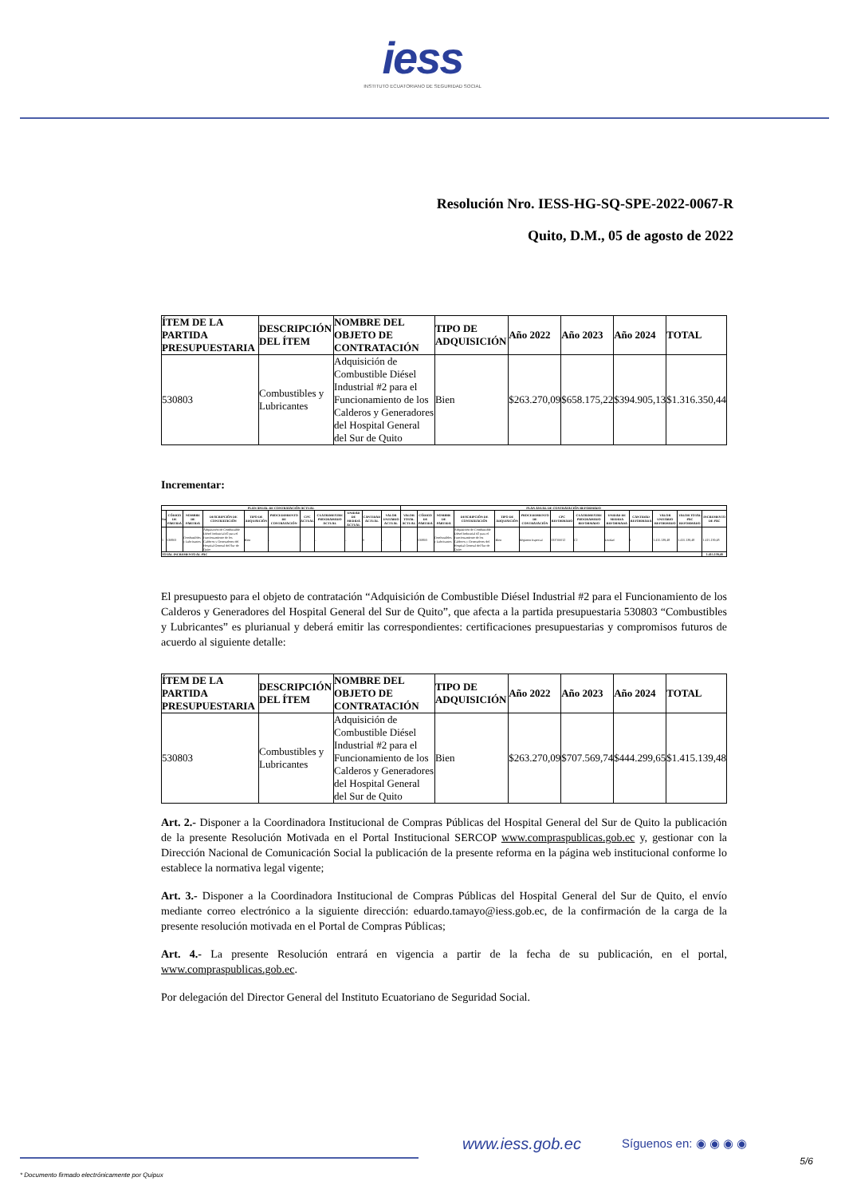iess
INSTITUTO ECUATORIANO DE SEGURIDAD SOCIAL
Resolución Nro. IESS-HG-SQ-SPE-2022-0067-R
Quito, D.M., 05 de agosto de 2022
| ÍTEM DE LA PARTIDA PRESUPUESTARIA | DESCRIPCIÓN DEL ÍTEM | NOMBRE DEL OBJETO DE CONTRATACIÓN | TIPO DE ADQUISICIÓN | Año 2022 | Año 2023 | Año 2024 | TOTAL |
| --- | --- | --- | --- | --- | --- | --- | --- |
| 530803 | Combustibles y Lubricantes | Adquisición de Combustible Diésel Industrial #2 para el Funcionamiento de los Calderos y Generadores del Hospital General del Sur de Quito | Bien | $263.270,09 | $658.175,22 | $394.905,13 | $1.316.350,44 |
Incrementar:
| PLAN ANUAL DE CONTRATACIÓN ACTUAL | | | | | | | | | | | PLAN ANUAL DE CONTRATACIÓN REFORMADO | | | | | | | | | | | | |
| --- | --- | --- | --- | --- | --- | --- | --- | --- | --- | --- | --- | --- | --- | --- | --- | --- | --- | --- | --- | --- | --- | --- | --- |
| No | CÓDIGO DE PARTIDA | NOMBRE DE PARTIDA | DESCRIPCIÓN DE CONTRATACIÓN | TIPO DE ADQUISICIÓN | PROCEDIMIENTO DE CONTRATACIÓN | CPC ACTUAL | CUATRIMESTRE PROGRAMADO ACTUAL | UNIDAD DE MEDIDA ACTUAL | CANTIDAD ACTUAL | VALOR UNITARIO ACTUAL | VALOR TOTAL ACTUAL | CÓDIGO DE PARTIDA | NOMBRE DE PARTIDA | DESCRIPCIÓN DE CONTRATACIÓN | TIPO DE ADQUISICIÓN | PROCEDIMIENTO DE CONTRATACIÓN | CPC REFORMADO | CUATRIMESTRE PROGRAMADO REFORMADO | UNIDAD DE MEDIDA REFORMADA | CANTIDAD REFORMADA | VALOR UNITARIO REFORMADO | VALOR TOTAL PAC REFORMADO | INCREMENTO DE PAC |
| 1 | 530803 | Combustibles y Lubricantes | Adquisición de Combustible Diésel Industrial #2 para el Funcionamiento de los Calderos y Generadores del Hospital General del Sur de Quito | Bien | - | - | - | - | 0 | - | - | 530803 | Combustibles y Lubricantes | Adquisición de Combustible Diésel Industrial #2 para el Funcionamiento de los Calderos y Generadores del Hospital General del Sur de Quito | Bien | Régimen Especial | 333700012 | C2 | Unidad | 1 | 1.415.139,48 | 1.415.139,48 | 1.415.139,48 |
| TOTAL INCREMENTO AL PAC | | | | | | | | | | | | | | | | | | | | | | | 1.415.139,48 |
El presupuesto para el objeto de contratación “Adquisición de Combustible Diésel Industrial #2 para el Funcionamiento de los Calderos y Generadores del Hospital General del Sur de Quito”, que afecta a la partida presupuestaria 530803 “Combustibles y Lubricantes” es plurianual y deberá emitir las correspondientes: certificaciones presupuestarias y compromisos futuros de acuerdo al siguiente detalle:
| ÍTEM DE LA PARTIDA PRESUPUESTARIA | DESCRIPCIÓN DEL ÍTEM | NOMBRE DEL OBJETO DE CONTRATACIÓN | TIPO DE ADQUISICIÓN | Año 2022 | Año 2023 | Año 2024 | TOTAL |
| --- | --- | --- | --- | --- | --- | --- | --- |
| 530803 | Combustibles y Lubricantes | Adquisición de Combustible Diésel Industrial #2 para el Funcionamiento de los Calderos y Generadores del Hospital General del Sur de Quito | Bien | $263.270,09 | $707.569,74 | $444.299,65 | $1.415.139,48 |
Art. 2.- Disponer a la Coordinadora Institucional de Compras Públicas del Hospital General del Sur de Quito la publicación de la presente Resolución Motivada en el Portal Institucional SERCOP www.compraspublicas.gob.ec y, gestionar con la Dirección Nacional de Comunicación Social la publicación de la presente reforma en la página web institucional conforme lo establece la normativa legal vigente;
Art. 3.- Disponer a la Coordinadora Institucional de Compras Públicas del Hospital General del Sur de Quito, el envío mediante correo electrónico a la siguiente dirección: eduardo.tamayo@iess.gob.ec, de la confirmación de la carga de la presente resolución motivada en el Portal de Compras Públicas;
Art. 4.- La presente Resolución entrará en vigencia a partir de la fecha de su publicación, en el portal, www.compraspublicas.gob.ec.
Por delegación del Director General del Instituto Ecuatoriano de Seguridad Social.
www.iess.gob.ec Síguenos en: ◉ ◉ ◉ ◉
5/6
* Documento firmado electrónicamente por Quipux